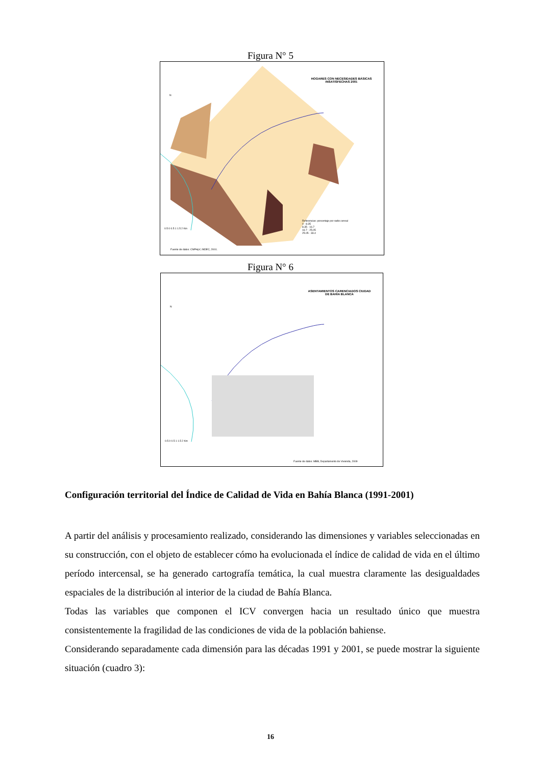Figura N° 5
HOGARES CON NECESIDADES BÁSICAS INSATISFECHAS 2001
Referencias: porcentaje por radio censal
0 - 8.35
8.35 - 16.7
16.7 - 25.05
25.05 - 33.4
0.5 0 0.5 1 1.5 2 Km
Fuente de datos: CNPHyV, INDEC, 2001.
N
Figura N° 6
ASENTAMIENTOS CARENCIADOS CIUDAD DE BAHÍA BLANCA
0.5 0 0.5 1 1.5 2 Km
Fuente de datos: MBB, Departamento de Vivienda, 2009
N
Configuración territorial del Índice de Calidad de Vida en Bahía Blanca (1991-2001)
A partir del análisis y procesamiento realizado, considerando las dimensiones y variables seleccionadas en su construcción, con el objeto de establecer cómo ha evolucionada el índice de calidad de vida en el último período intercensal, se ha generado cartografía temática, la cual muestra claramente las desigualdades espaciales de la distribución al interior de la ciudad de Bahía Blanca.
Todas las variables que componen el ICV convergen hacia un resultado único que muestra consistentemente la fragilidad de las condiciones de vida de la población bahiense.
Considerando separadamente cada dimensión para las décadas 1991 y 2001, se puede mostrar la siguiente situación (cuadro 3):
16